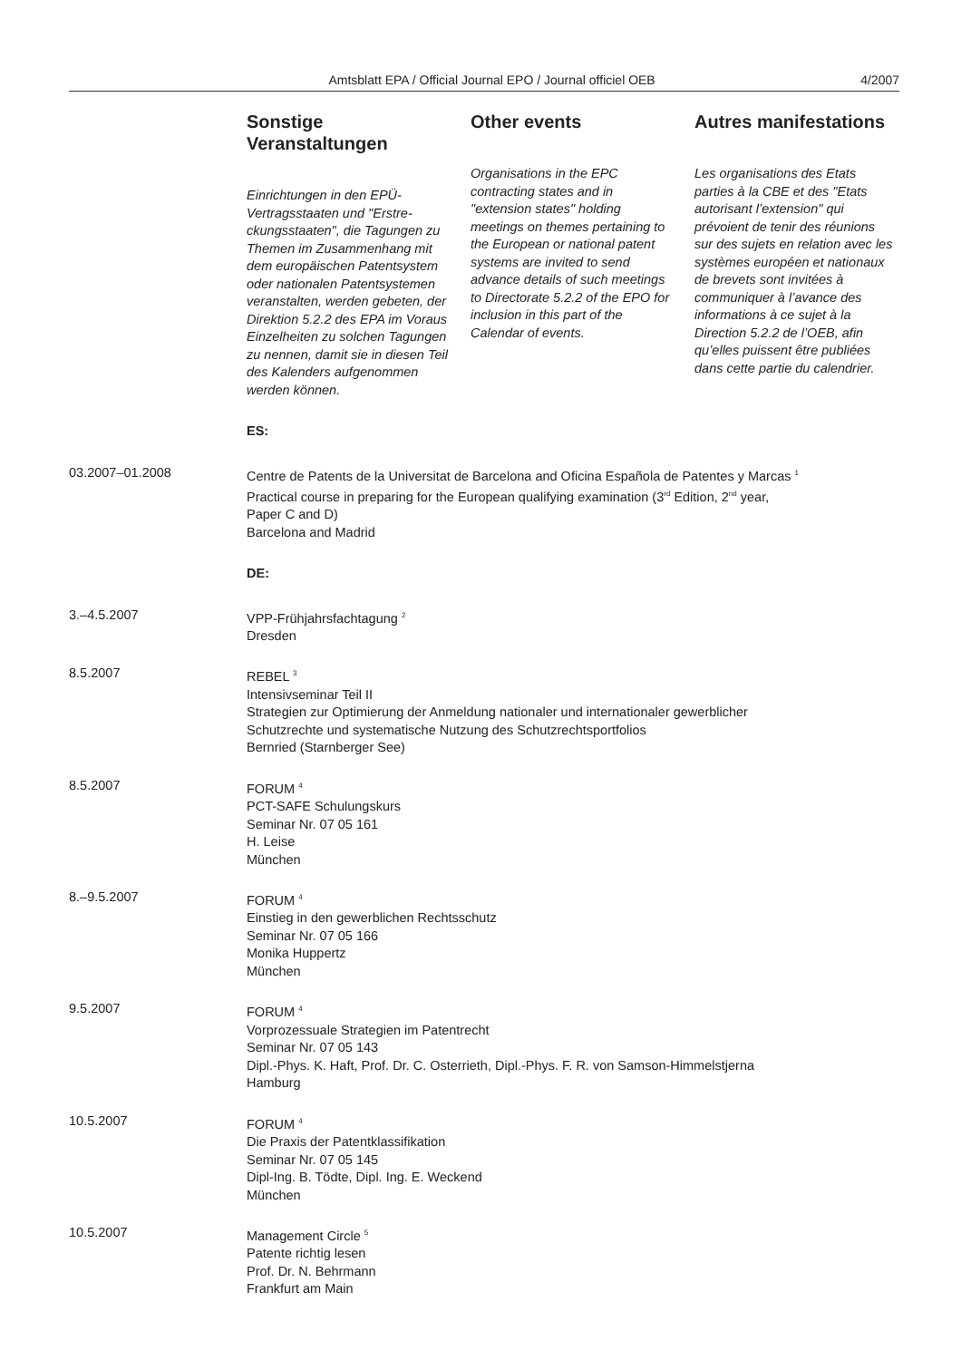Amtsblatt EPA / Official Journal EPO / Journal officiel OEB
4/2007
Sonstige Veranstaltungen
Einrichtungen in den EPÜ-Vertragsstaaten und "Erstre­ckungsstaaten", die Tagungen zu Themen im Zusammenhang mit dem europäischen Patent­system oder nationalen Patent­systemen veranstalten, werden gebeten, der Direktion 5.2.2 des EPA im Voraus Einzel­heiten zu solchen Tagungen zu nennen, damit sie in diesen Teil des Kalenders aufge­nommen werden können.
Other events
Organisations in the EPC contracting states and in "extension states" holding meetings on themes pertaining to the European or national patent systems are invited to send advance details of such meetings to Directorate 5.2.2 of the EPO for inclusion in this part of the Calendar of events.
Autres manifestations
Les organisations des Etats parties à la CBE et des "Etats autorisant l’extension" qui prévoient de tenir des réunions sur des sujets en relation avec les systèmes européen et natio­naux de brevets sont invitées à communiquer à l’avance des informations à ce sujet à la Direction 5.2.2 de l’OEB, afin qu’elles puissent être publiées dans cette partie du calendrier.
ES:
03.2007–01.2008 Centre de Patents de la Universitat de Barcelona and Oficina Española de Patentes y Marcas <sup>1</sup>
Practical course in preparing for the European qualifying examination (3<sup>rd</sup> Edition, 2<sup>nd</sup> year,
Paper C and D)
Barcelona and Madrid
DE:
3.–4.5.2007 VPP-Frühjahrsfachtagung <sup>2</sup>
Dresden
8.5.2007 REBEL <sup>3</sup>
Intensivseminar Teil II
Strategien zur Optimierung der Anmeldung nationaler und internationaler gewerblicher
Schutzrechte und systematische Nutzung des Schutzrechtsportfolios
Bernried (Starnberger See)
8.5.2007 FORUM <sup>4</sup>
PCT-SAFE Schulungskurs
Seminar Nr. 07 05 161
H. Leise
München
8.–9.5.2007 FORUM <sup>4</sup>
Einstieg in den gewerblichen Rechtsschutz
Seminar Nr. 07 05 166
Monika Huppertz
München
9.5.2007 FORUM <sup>4</sup>
Vorprozessuale Strategien im Patentrecht
Seminar Nr. 07 05 143
Dipl.-Phys. K. Haft, Prof. Dr. C. Osterrieth, Dipl.-Phys. F. R. von Samson-Himmelstjerna
Hamburg
10.5.2007 FORUM <sup>4</sup>
Die Praxis der Patentklassifikation
Seminar Nr. 07 05 145
Dipl-Ing. B. Tödte, Dipl. Ing. E. Weckend
München
10.5.2007 Management Circle <sup>5</sup>
Patente richtig lesen
Prof. Dr. N. Behrmann
Frankfurt am Main